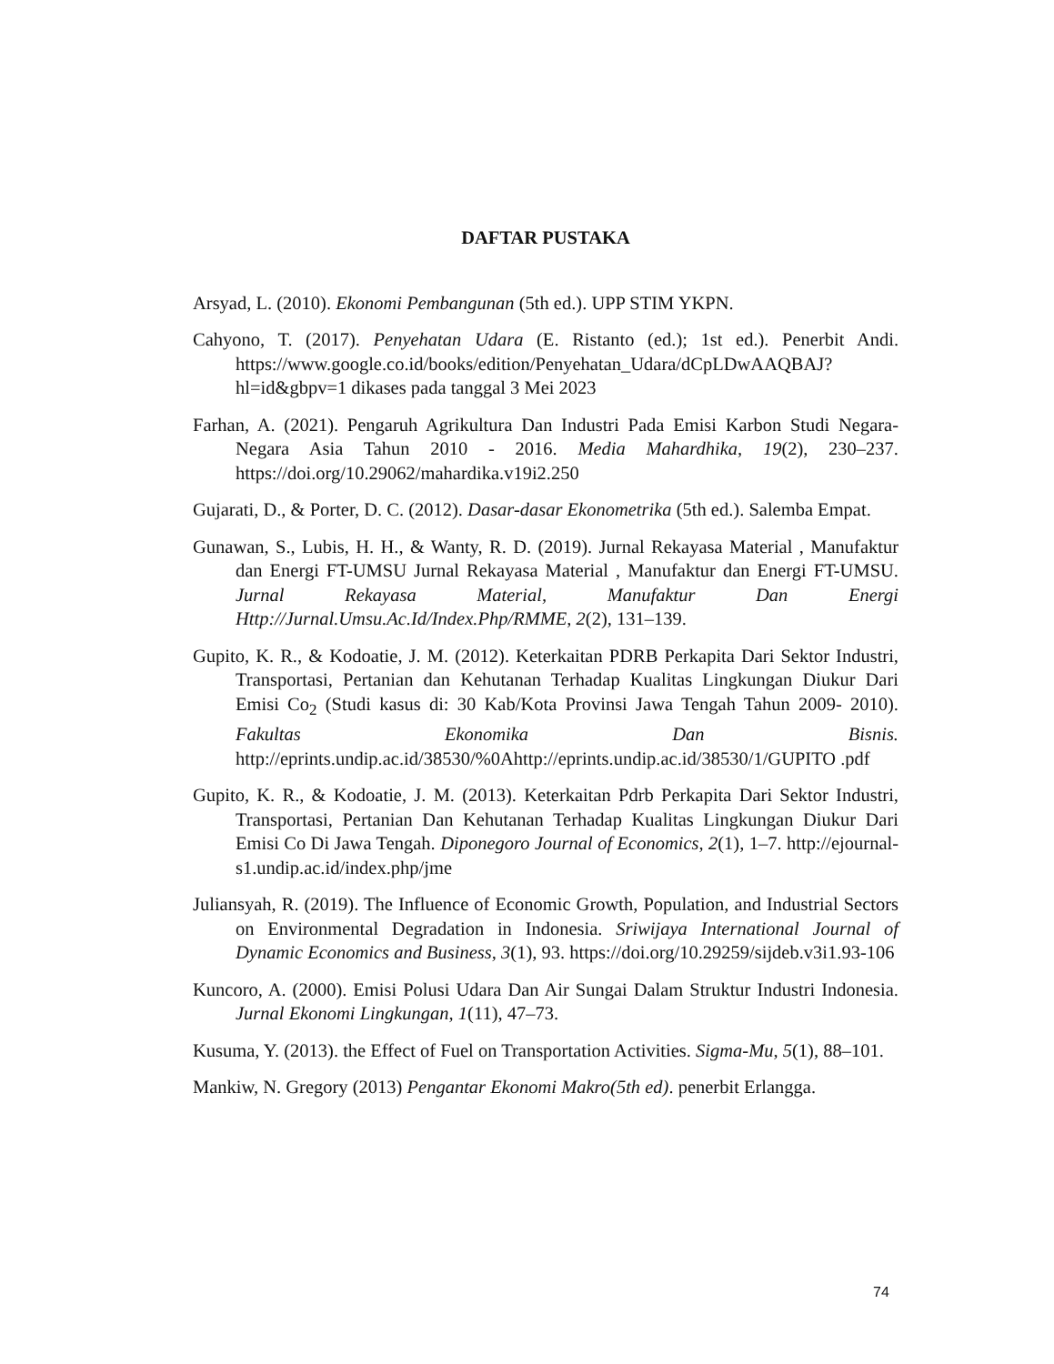DAFTAR PUSTAKA
Arsyad, L. (2010). Ekonomi Pembangunan (5th ed.). UPP STIM YKPN.
Cahyono, T. (2017). Penyehatan Udara (E. Ristanto (ed.); 1st ed.). Penerbit Andi. https://www.google.co.id/books/edition/Penyehatan_Udara/dCpLDwAAQBAJ? hl=id&gbpv=1 dikases pada tanggal 3 Mei 2023
Farhan, A. (2021). Pengaruh Agrikultura Dan Industri Pada Emisi Karbon Studi Negara-Negara Asia Tahun 2010 - 2016. Media Mahardhika, 19(2), 230–237. https://doi.org/10.29062/mahardika.v19i2.250
Gujarati, D., & Porter, D. C. (2012). Dasar-dasar Ekonometrika (5th ed.). Salemba Empat.
Gunawan, S., Lubis, H. H., & Wanty, R. D. (2019). Jurnal Rekayasa Material , Manufaktur dan Energi FT-UMSU Jurnal Rekayasa Material , Manufaktur dan Energi FT-UMSU. Jurnal Rekayasa Material, Manufaktur Dan Energi Http://Jurnal.Umsu.Ac.Id/Index.Php/RMME, 2(2), 131–139.
Gupito, K. R., & Kodoatie, J. M. (2012). Keterkaitan PDRB Perkapita Dari Sektor Industri, Transportasi, Pertanian dan Kehutanan Terhadap Kualitas Lingkungan Diukur Dari Emisi Co<sub>2</sub> (Studi kasus di: 30 Kab/Kota Provinsi Jawa Tengah Tahun 2009- 2010). Fakultas Ekonomika Dan Bisnis. http://eprints.undip.ac.id/38530/%0Ahttp://eprints.undip.ac.id/38530/1/GUPITO .pdf
Gupito, K. R., & Kodoatie, J. M. (2013). Keterkaitan Pdrb Perkapita Dari Sektor Industri, Transportasi, Pertanian Dan Kehutanan Terhadap Kualitas Lingkungan Diukur Dari Emisi Co Di Jawa Tengah. Diponegoro Journal of Economics, 2(1), 1–7. http://ejournal-s1.undip.ac.id/index.php/jme
Juliansyah, R. (2019). The Influence of Economic Growth, Population, and Industrial Sectors on Environmental Degradation in Indonesia. Sriwijaya International Journal of Dynamic Economics and Business, 3(1), 93. https://doi.org/10.29259/sijdeb.v3i1.93-106
Kuncoro, A. (2000). Emisi Polusi Udara Dan Air Sungai Dalam Struktur Industri Indonesia. Jurnal Ekonomi Lingkungan, 1(11), 47–73.
Kusuma, Y. (2013). the Effect of Fuel on Transportation Activities. Sigma-Mu, 5(1), 88–101.
Mankiw, N. Gregory (2013) Pengantar Ekonomi Makro(5th ed). penerbit Erlangga.
74